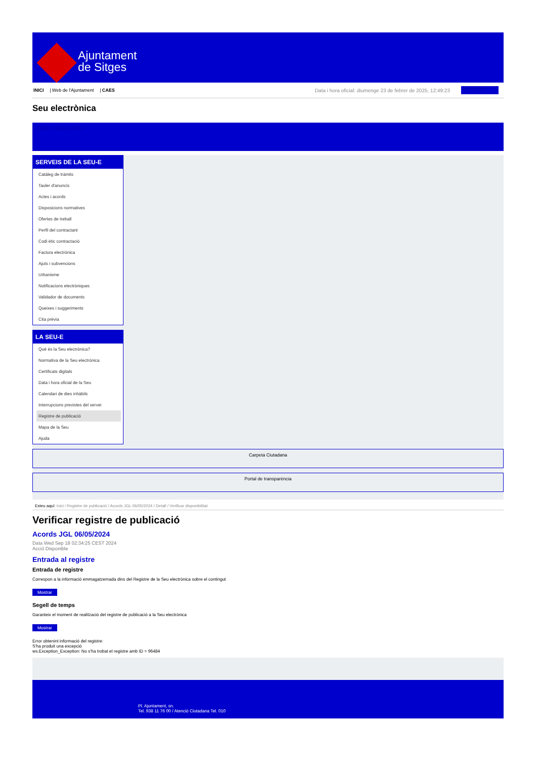Ajuntament
de Sitges
INICI | Web de l'Ajuntament | CAES Data i hora oficial: diumenge 23 de febrer de 2025, 12:49:23 Sincronitza
Seu electrònica
Obtenir còpia autèntica
SERVEIS DE LA SEU-E
Catàleg de tràmits
Tauler d'anuncis
Actes i acords
Disposicions normatives
Ofertes de treball
Perfil del contractant
Codi ètic contractació
Factura electrònica
Ajuts i subvencions
Urbanisme
Notificacions electròniques
Validador de documents
Queixes i suggeriments
Cita prèvia
LA SEU-E
Què és la Seu electrònica?
Normativa de la Seu electrònica
Certificats digitals
Data i hora oficial de la Seu
Calendari de dies inhàbils
Interrupcions previstes del servei
Registre de publicació
Mapa de la Seu
Ajuda
Carpeta Ciutadana
Portal de transparència
Esteu aquí: Inici / Registre de publicació / Acords JGL 06/05/2024 / Detall / Verificar disponibilitat
Verificar registre de publicació
Acords JGL 06/05/2024
Data Wed Sep 18 02:34:25 CEST 2024
Acció Disponible
Entrada al registre
Entrada de registre
Correspon a la informació emmagatzemada dins del Registre de la Seu electrònica sobre el contingut
Mostrar
Segell de temps
Garanteix el moment de realització del registre de publicació a la Seu electrònica
Mostrar
Error obtenint informació del registre:
S'ha produit una excepció
ws.Exception_Exception: No s'ha trobat el registre amb ID = 96484
Pl. Ajuntament, sn.
Tel. 938 11 76 00 / Atenció Ciutadana Tel. 010